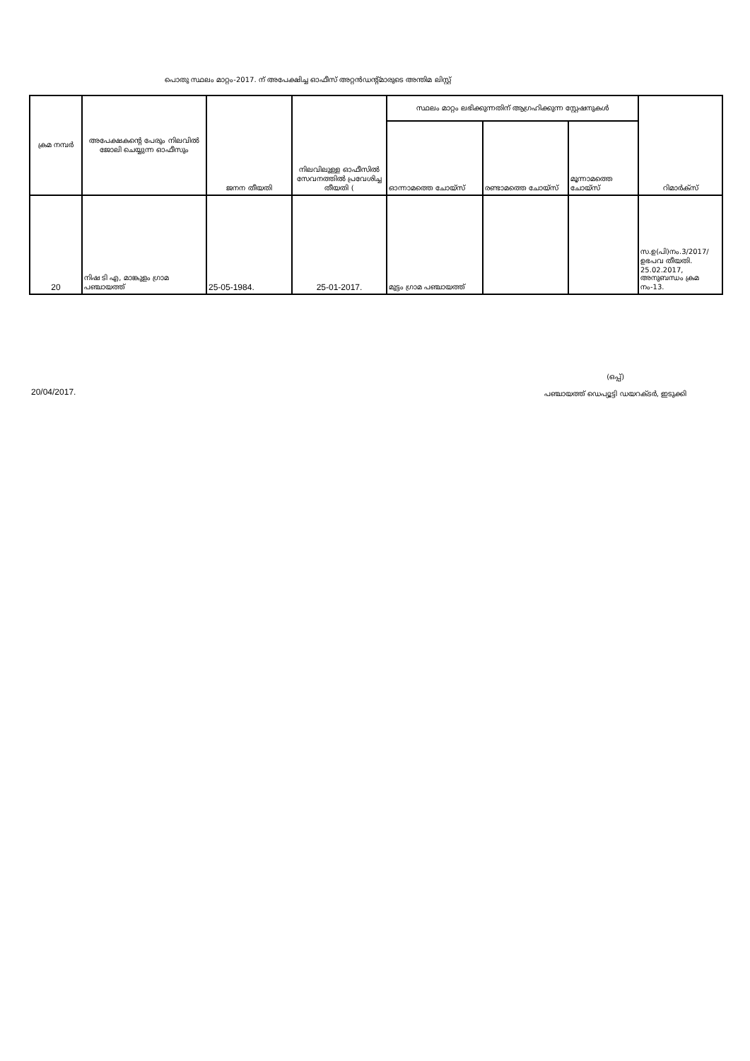പൊതു സ്ഥലം മാറ്റം-2017. ന് അപേക്ഷിച്ച ഓഫീസ് അറ്റൻഡന്റ്മാരുടെ അന്തിമ ലിസ്റ്റ്
| ക്രമ നമ്പർ | അപേക്ഷകന്റെ പേരും നിലവിൽ ജോലി ചെയ്യുന്ന ഓഫീസും | ജനന തീയതി | നിലവിലുള്ള ഓഫീസിൽ സേവനത്തിൽ പ്രവേശിച്ച തീയതി ( | സ്ഥലം മാറ്റം ലഭിക്കുന്നതിന് ആഗ്രഹിക്കുന്ന സ്റ്റേഷനുകൾ | | | റിമാർക്സ് |
| --- | --- | --- | --- | --- | --- | --- | --- |
| | | | | ഓന്നാമത്തെ ചോയ്സ് | രണ്ടാമത്തെ ചോയ്സ് | മൂന്നാമത്തെ ചോയ്സ് | |
| 20 | നിഷ ടി എ, മാങ്കുളം ഗ്രാമ പഞ്ചായത്ത് | 25-05-1984. | 25-01-2017. | മുട്ടം ഗ്രാമ പഞ്ചായത്ത് | | | സ.ഉ(പി)നം.3/2017/ ഉഭപവ തീയതി. 25.02.2017, അനുബന്ധം ക്രമ നം-13. |
20/04/2017.
(ഒപ്പ്)
പഞ്ചായത്ത് ഡെപ്യൂട്ടി ഡയറക്ടർ, ഇടുക്കി